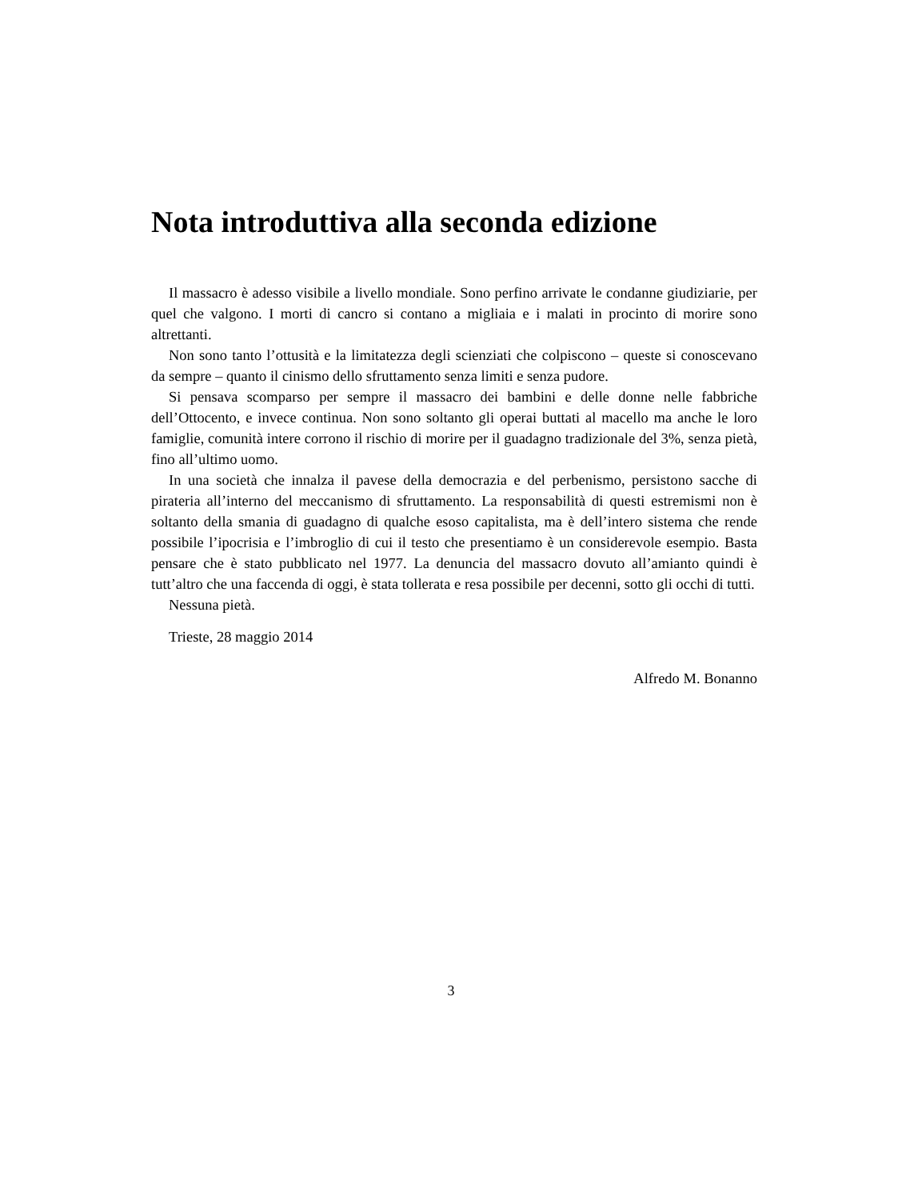Nota introduttiva alla seconda edizione
Il massacro è adesso visibile a livello mondiale. Sono perfino arrivate le condanne giudiziarie, per quel che valgono. I morti di cancro si contano a migliaia e i malati in procinto di morire sono altrettanti.
Non sono tanto l’ottusità e la limitatezza degli scienziati che colpiscono – queste si conoscevano da sempre – quanto il cinismo dello sfruttamento senza limiti e senza pudore.
Si pensava scomparso per sempre il massacro dei bambini e delle donne nelle fabbriche dell’Ottocento, e invece continua. Non sono soltanto gli operai buttati al macello ma anche le loro famiglie, comunità intere corrono il rischio di morire per il guadagno tradizionale del 3%, senza pietà, fino all’ultimo uomo.
In una società che innalza il pavese della democrazia e del perbenismo, persistono sacche di pirateria all’interno del meccanismo di sfruttamento. La responsabilità di questi estremismi non è soltanto della smania di guadagno di qualche esoso capitalista, ma è dell’intero sistema che rende possibile l’ipocrisia e l’imbroglio di cui il testo che presentiamo è un considerevole esempio. Basta pensare che è stato pubblicato nel 1977. La denuncia del massacro dovuto all’amianto quindi è tutt’altro che una faccenda di oggi, è stata tollerata e resa possibile per decenni, sotto gli occhi di tutti.
Nessuna pietà.
Trieste, 28 maggio 2014
Alfredo M. Bonanno
3